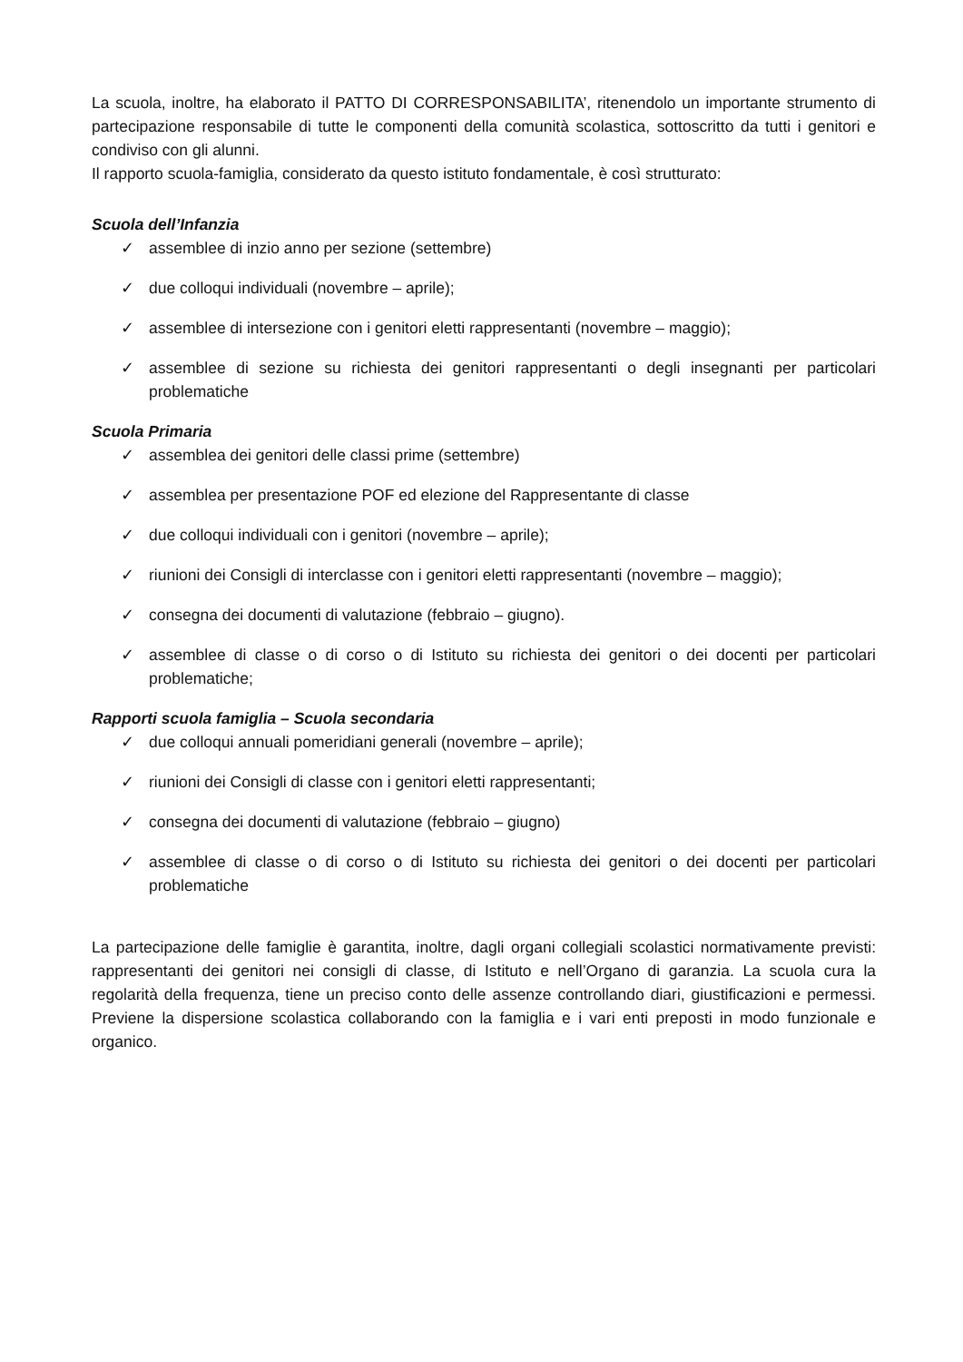La scuola, inoltre, ha elaborato il PATTO DI CORRESPONSABILITA’, ritenendolo un importante strumento di partecipazione responsabile di tutte le componenti della comunità scolastica, sottoscritto da tutti i genitori e condiviso con gli alunni.
Il rapporto scuola-famiglia, considerato da questo istituto fondamentale, è così strutturato:
Scuola dell’Infanzia
✓ assemblee di inzio anno per sezione (settembre)
✓ due colloqui individuali (novembre – aprile);
✓ assemblee di intersezione con i genitori eletti rappresentanti (novembre – maggio);
✓ assemblee di sezione su richiesta dei genitori rappresentanti o degli insegnanti per particolari problematiche
Scuola Primaria
✓ assemblea dei genitori delle classi prime (settembre)
✓ assemblea per presentazione POF ed elezione del Rappresentante di classe
✓ due colloqui individuali con i genitori (novembre – aprile);
✓ riunioni dei Consigli di interclasse con i genitori eletti rappresentanti (novembre – maggio);
✓ consegna dei documenti di valutazione (febbraio – giugno).
✓ assemblee di classe o di corso o di Istituto su richiesta dei genitori o dei docenti per particolari problematiche;
Rapporti scuola famiglia – Scuola secondaria
✓ due colloqui annuali pomeridiani generali (novembre – aprile);
✓ riunioni dei Consigli di classe con i genitori eletti rappresentanti;
✓ consegna dei documenti di valutazione (febbraio – giugno)
✓ assemblee di classe o di corso o di Istituto su richiesta dei genitori o dei docenti per particolari problematiche
La partecipazione delle famiglie è garantita, inoltre, dagli organi collegiali scolastici normativamente previsti: rappresentanti dei genitori nei consigli di classe, di Istituto e nell’Organo di garanzia. La scuola cura la regolarità della frequenza, tiene un preciso conto delle assenze controllando diari, giustificazioni e permessi. Previene la dispersione scolastica collaborando con la famiglia e i vari enti preposti in modo funzionale e organico.